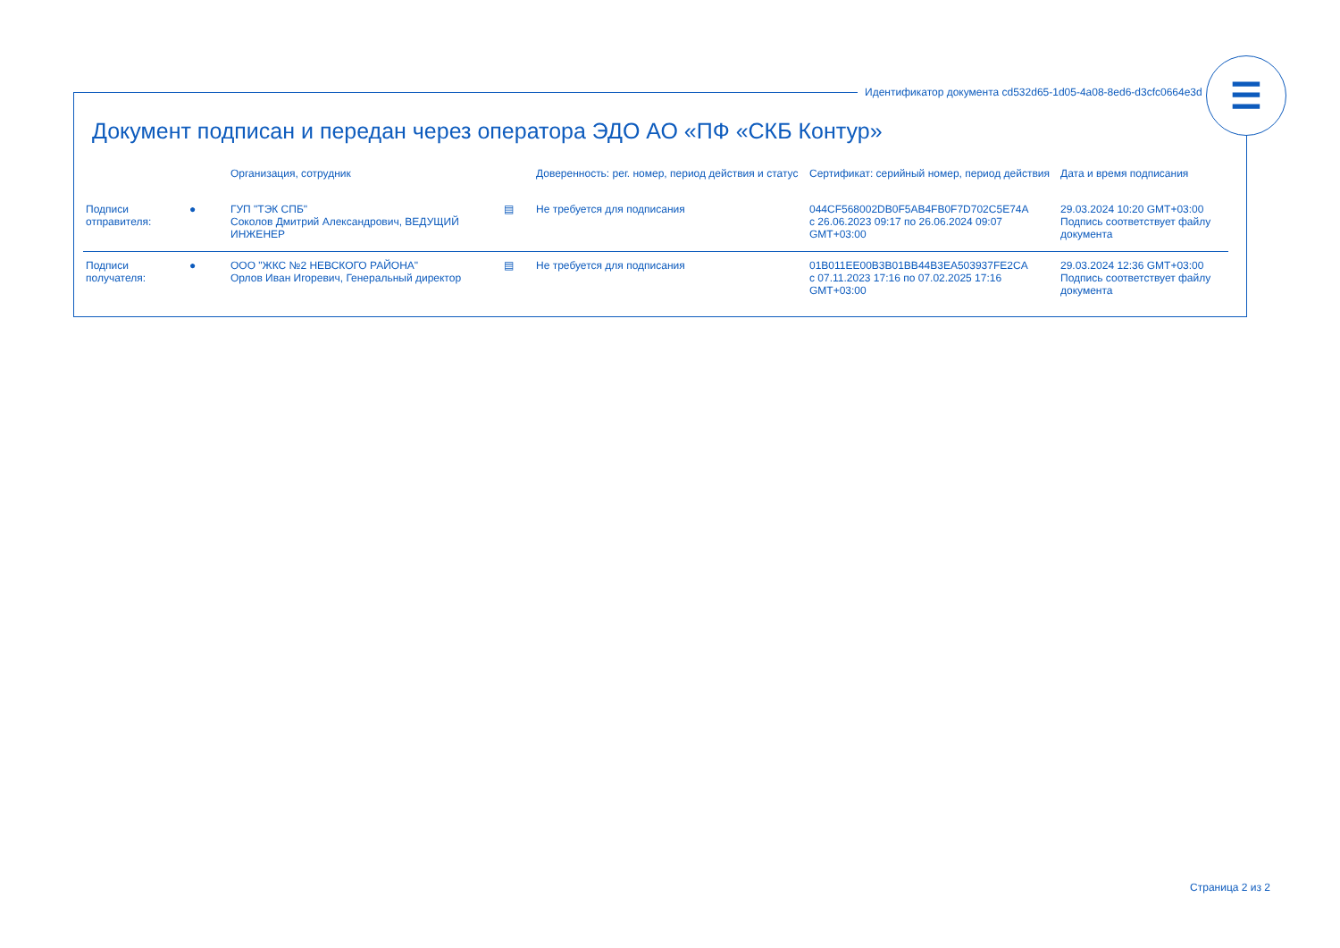Документ подписан и передан через оператора ЭДО АО «ПФ «СКБ Контур»
| | | Организация, сотрудник | | Доверенность: рег. номер, период действия и статус | Сертификат: серийный номер, период действия | Дата и время подписания |
| --- | --- | --- | --- | --- | --- | --- |
| Подписи отправителя: | ● | ГУП "ТЭК СПБ" Соколов Дмитрий Александрович, ВЕДУЩИЙ ИНЖЕНЕР | ▤ | Не требуется для подписания | 044CF568002DB0F5AB4FB0F7D702C5E74A с 26.06.2023 09:17 по 26.06.2024 09:07 GMT+03:00 | 29.03.2024 10:20 GMT+03:00 Подпись соответствует файлу документа |
| Подписи получателя: | ● | ООО "ЖКС №2 НЕВСКОГО РАЙОНА" Орлов Иван Игоревич, Генеральный директор | ▤ | Не требуется для подписания | 01B011EE00B3B01BB44B3EA503937FE2CA с 07.11.2023 17:16 по 07.02.2025 17:16 GMT+03:00 | 29.03.2024 12:36 GMT+03:00 Подпись соответствует файлу документа |
Идентификатор документа cd532d65-1d05-4a08-8ed6-d3cfc0664e3d
☰
Страница 2 из 2